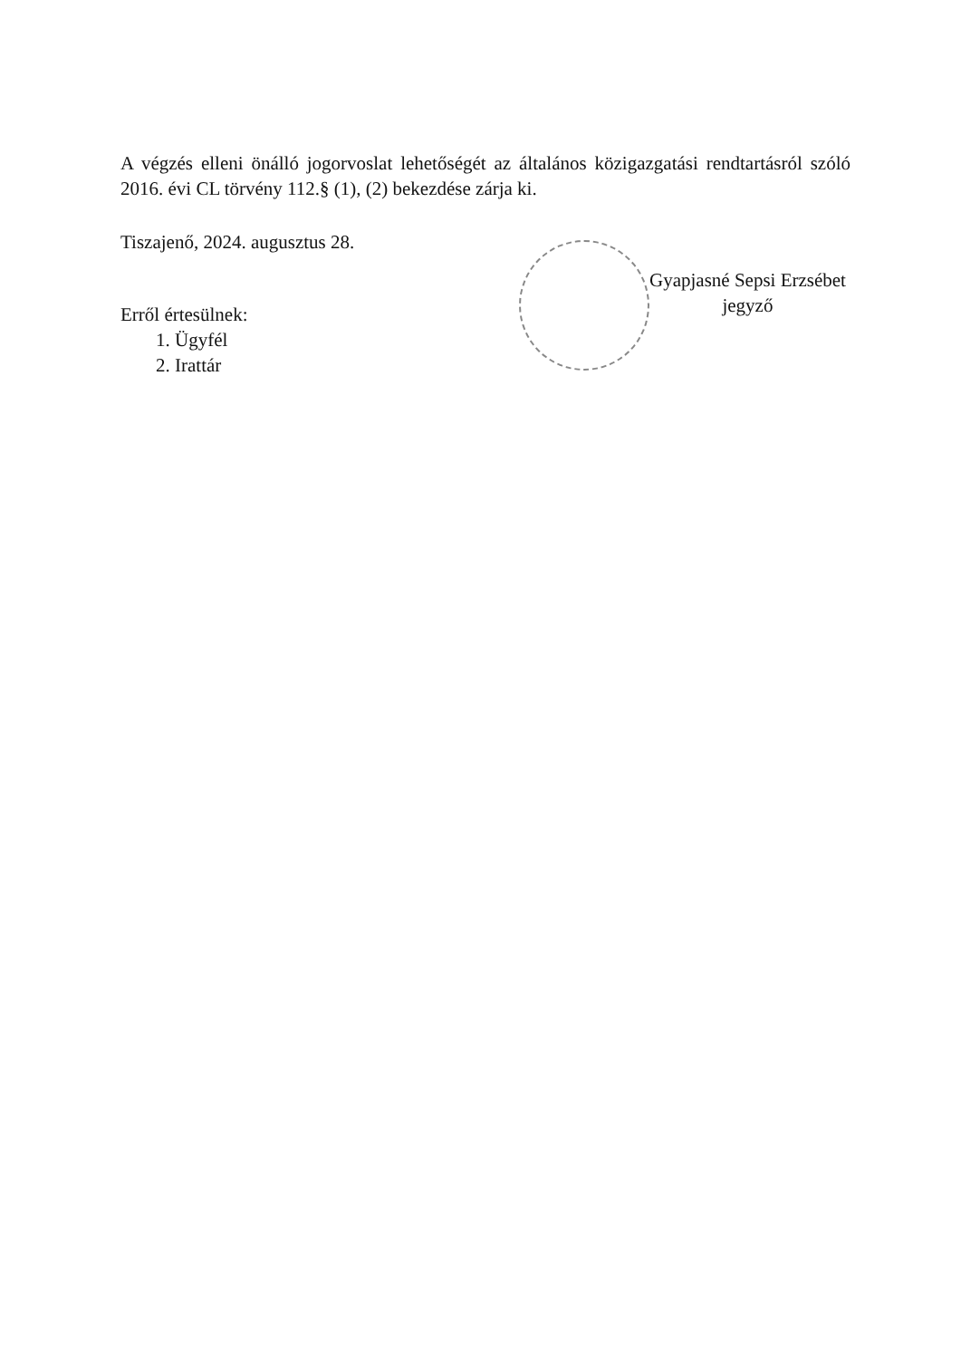A végzés elleni önálló jogorvoslat lehetőségét az általános közigazgatási rendtartásról szóló 2016. évi CL törvény 112.§ (1), (2) bekezdése zárja ki.
Tiszajenő, 2024. augusztus 28.
Erről értesülnek:
1. Ügyfél
2. Irattár
Gyapjasné Sepsi Erzsébet
jegyző